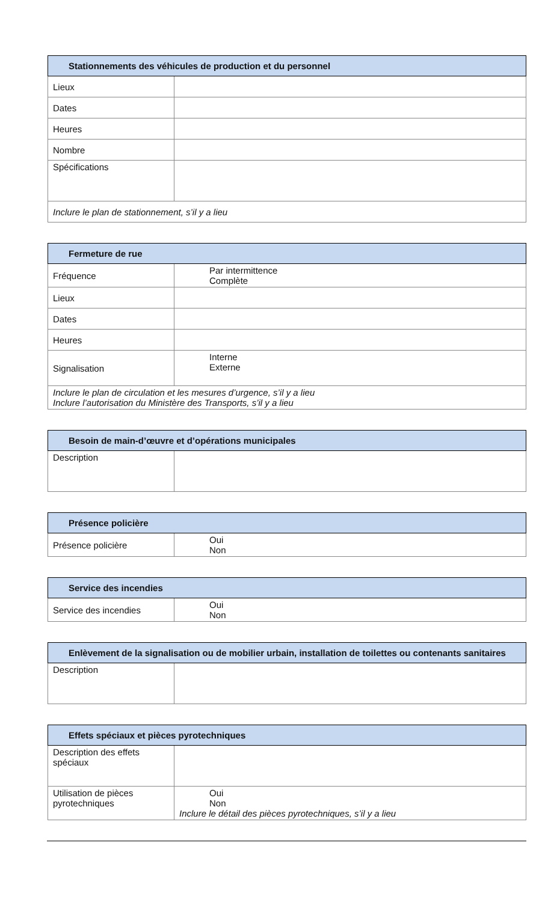| Stationnements des véhicules de production et du personnel | |
| --- | --- |
| Lieux | |
| Dates | |
| Heures | |
| Nombre | |
| Spécifications | |
| Inclure le plan de stationnement, s’il y a lieu | |
| Fermeture de rue | |
| --- | --- |
| Fréquence | Par intermittence Complète |
| Lieux | |
| Dates | |
| Heures | |
| Signalisation | Interne Externe |
| Inclure le plan de circulation et les mesures d’urgence, s’il y a lieu Inclure l’autorisation du Ministère des Transports, s’il y a lieu | |
| Besoin de main-d’œuvre et d’opérations municipales | |
| --- | --- |
| Description | |
| Présence policière | |
| --- | --- |
| Présence policière | Oui Non |
| Service des incendies | |
| --- | --- |
| Service des incendies | Oui Non |
| Enlèvement de la signalisation ou de mobilier urbain, installation de toilettes ou contenants sanitaires | |
| --- | --- |
| Description | |
| Effets spéciaux et pièces pyrotechniques | |
| --- | --- |
| Description des effets spéciaux | |
| Utilisation de pièces pyrotechniques | Oui Non Inclure le détail des pièces pyrotechniques, s’il y a lieu |